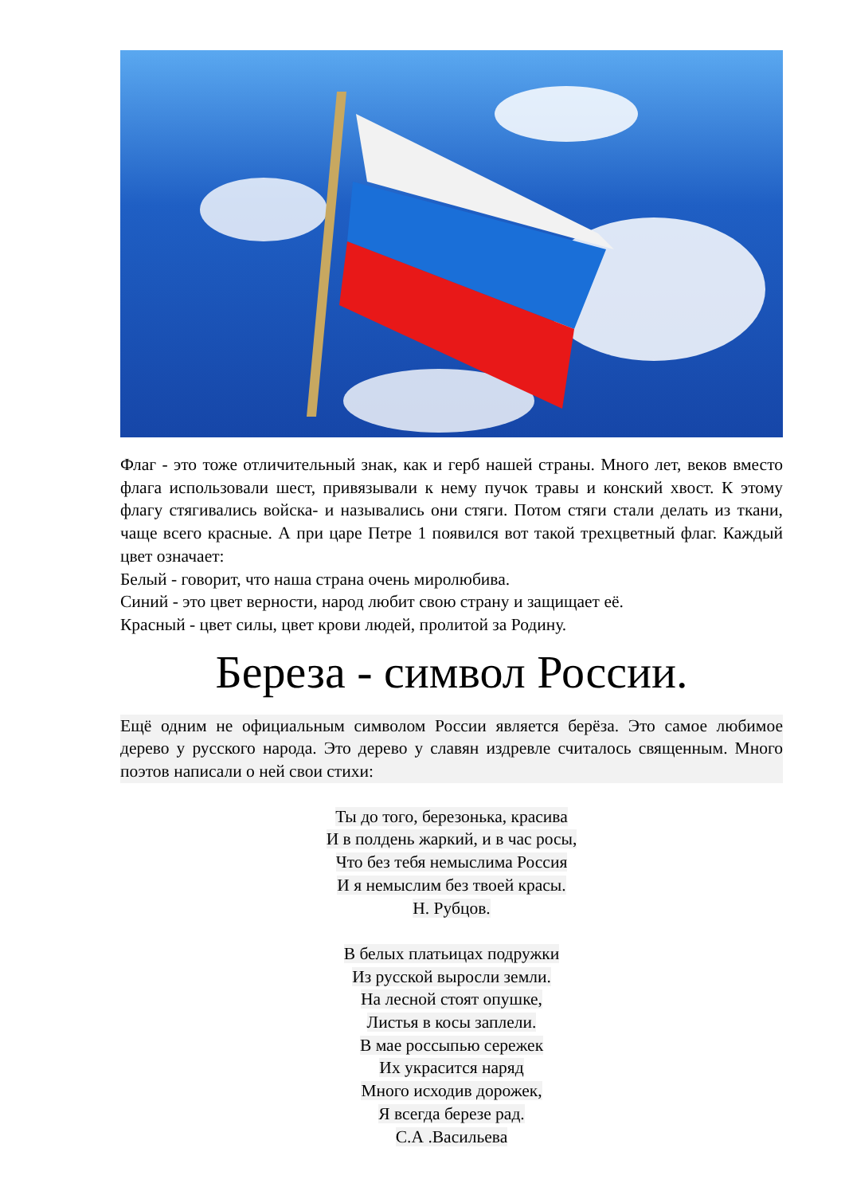Флаг - это тоже отличительный знак, как и герб нашей страны. Много лет, веков вместо флага использовали шест, привязывали к нему пучок травы и конский хвост. К этому флагу стягивались войска- и назывались они стяги. Потом стяги стали делать из ткани, чаще всего красные. А при царе Петре 1 появился вот такой трехцветный флаг. Каждый цвет означает:
Белый - говорит, что наша страна очень миролюбива.
Синий - это цвет верности, народ любит свою страну и защищает её.
Красный - цвет силы, цвет крови людей, пролитой за Родину.
Береза - символ России.
Ещё одним не официальным символом России является берёза. Это самое любимое дерево у русского народа. Это дерево у славян издревле считалось священным. Много поэтов написали о ней свои стихи:
Ты до того, березонька, красива
И в полдень жаркий, и в час росы,
Что без тебя немыслима Россия
И я немыслим без твоей красы.
Н. Рубцов.
В белых платьицах подружки
Из русской выросли земли.
На лесной стоят опушке,
Листья в косы заплели.
В мае россыпью сережек
Их украсится наряд
Много исходив дорожек,
Я всегда березе рад.
С.А .Васильева